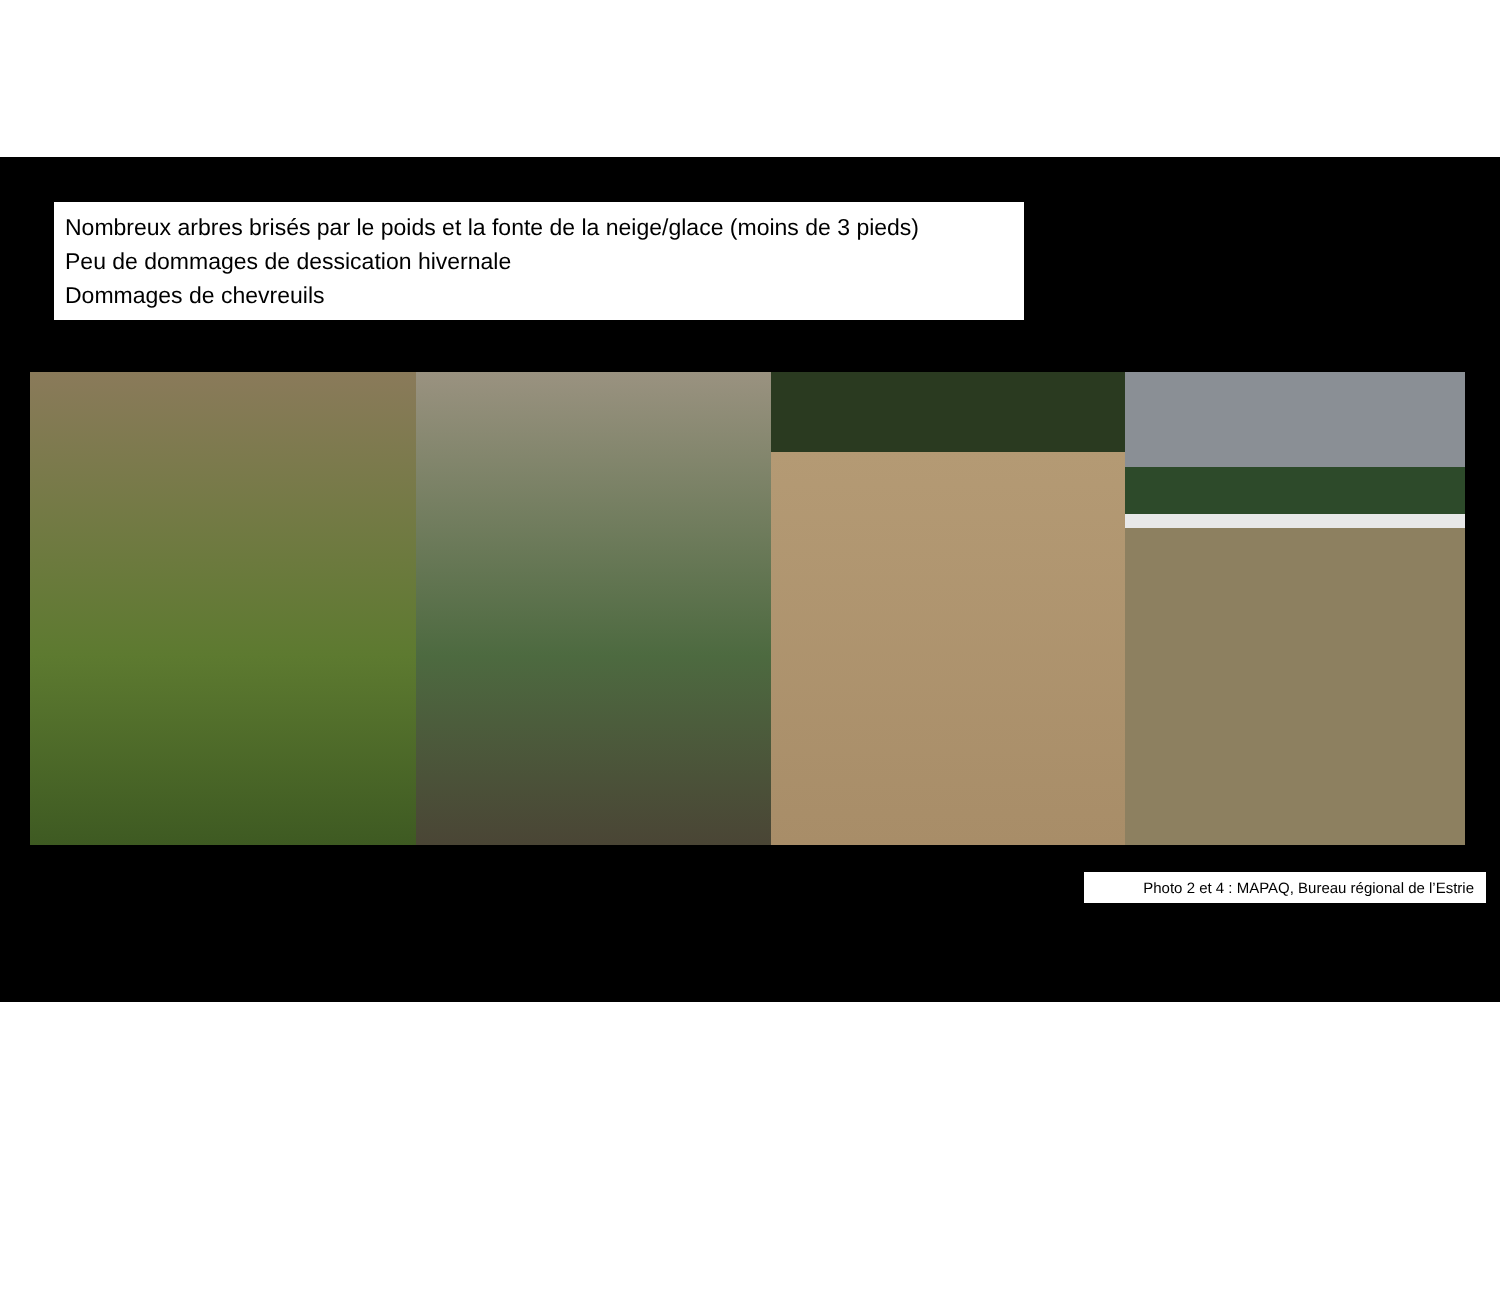Nombreux arbres brisés par le poids et la fonte de la neige/glace (moins de 3 pieds)
Peu de dommages de dessication hivernale
Dommages de chevreuils
Photo 2 et 4 : MAPAQ, Bureau régional de l’Estrie